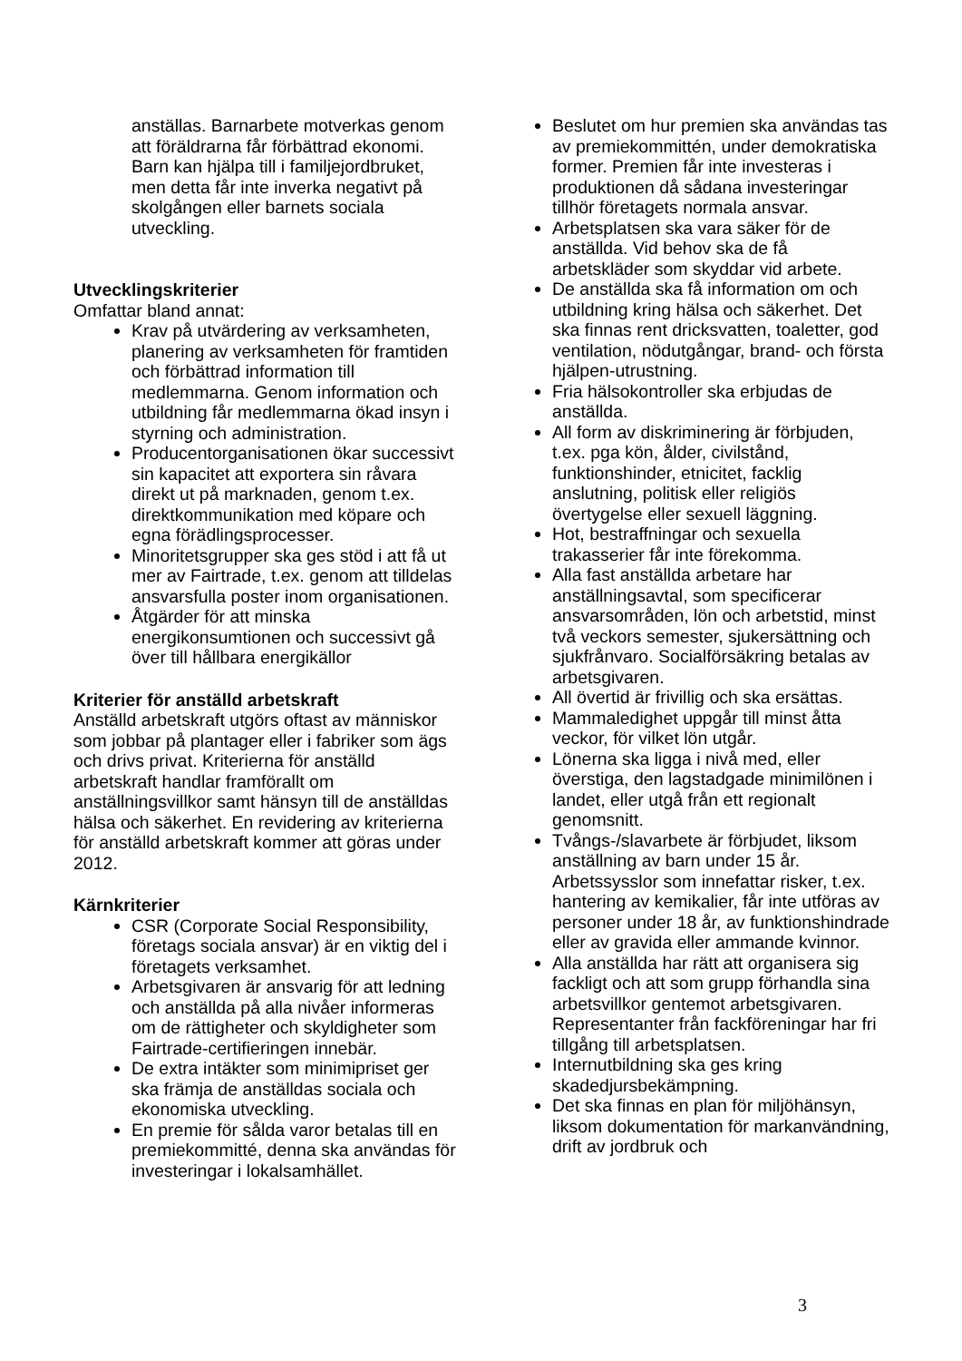anställas. Barnarbete motverkas genom att föräldrarna får förbättrad ekonomi. Barn kan hjälpa till i familjejordbruket, men detta får inte inverka negativt på skolgången eller barnets sociala utveckling.
Utvecklingskriterier
Omfattar bland annat:
Krav på utvärdering av verksamheten, planering av verksamheten för framtiden och förbättrad information till medlemmarna. Genom information och utbildning får medlemmarna ökad insyn i styrning och administration.
Producentorganisationen ökar successivt sin kapacitet att exportera sin råvara direkt ut på marknaden, genom t.ex. direktkommunikation med köpare och egna förädlingsprocesser.
Minoritetsgrupper ska ges stöd i att få ut mer av Fairtrade, t.ex. genom att tilldelas ansvarsfulla poster inom organisationen.
Åtgärder för att minska energikonsumtionen och successivt gå över till hållbara energikällor
Kriterier för anställd arbetskraft
Anställd arbetskraft utgörs oftast av människor som jobbar på plantager eller i fabriker som ägs och drivs privat. Kriterierna för anställd arbetskraft handlar framförallt om anställningsvillkor samt hänsyn till de anställdas hälsa och säkerhet. En revidering av kriterierna för anställd arbetskraft kommer att göras under 2012.
Kärnkriterier
CSR (Corporate Social Responsibility, företags sociala ansvar) är en viktig del i företagets verksamhet.
Arbetsgivaren är ansvarig för att ledning och anställda på alla nivåer informeras om de rättigheter och skyldigheter som Fairtrade-certifieringen innebär.
De extra intäkter som minimipriset ger ska främja de anställdas sociala och ekonomiska utveckling.
En premie för sålda varor betalas till en premiekommitté, denna ska användas för investeringar i lokalsamhället.
Beslutet om hur premien ska användas tas av premiekommittén, under demokratiska former. Premien får inte investeras i produktionen då sådana investeringar tillhör företagets normala ansvar.
Arbetsplatsen ska vara säker för de anställda. Vid behov ska de få arbetskläder som skyddar vid arbete.
De anställda ska få information om och utbildning kring hälsa och säkerhet. Det ska finnas rent dricksvatten, toaletter, god ventilation, nödutgångar, brand- och första hjälpen-utrustning.
Fria hälsokontroller ska erbjudas de anställda.
All form av diskriminering är förbjuden, t.ex. pga kön, ålder, civilstånd, funktionshinder, etnicitet, facklig anslutning, politisk eller religiös övertygelse eller sexuell läggning.
Hot, bestraffningar och sexuella trakasserier får inte förekomma.
Alla fast anställda arbetare har anställningsavtal, som specificerar ansvarsområden, lön och arbetstid, minst två veckors semester, sjukersättning och sjukfrånvaro. Socialförsäkring betalas av arbetsgivaren.
All övertid är frivillig och ska ersättas.
Mammaledighet uppgår till minst åtta veckor, för vilket lön utgår.
Lönerna ska ligga i nivå med, eller överstiga, den lagstadgade minimilönen i landet, eller utgå från ett regionalt genomsnitt.
Tvångs-/slavarbete är förbjudet, liksom anställning av barn under 15 år. Arbetssysslor som innefattar risker, t.ex. hantering av kemikalier, får inte utföras av personer under 18 år, av funktionshindrade eller av gravida eller ammande kvinnor.
Alla anställda har rätt att organisera sig fackligt och att som grupp förhandla sina arbetsvillkor gentemot arbetsgivaren. Representanter från fackföreningar har fri tillgång till arbetsplatsen.
Internutbildning ska ges kring skadedjursbekämpning.
Det ska finnas en plan för miljöhänsyn, liksom dokumentation för markanvändning, drift av jordbruk och
3